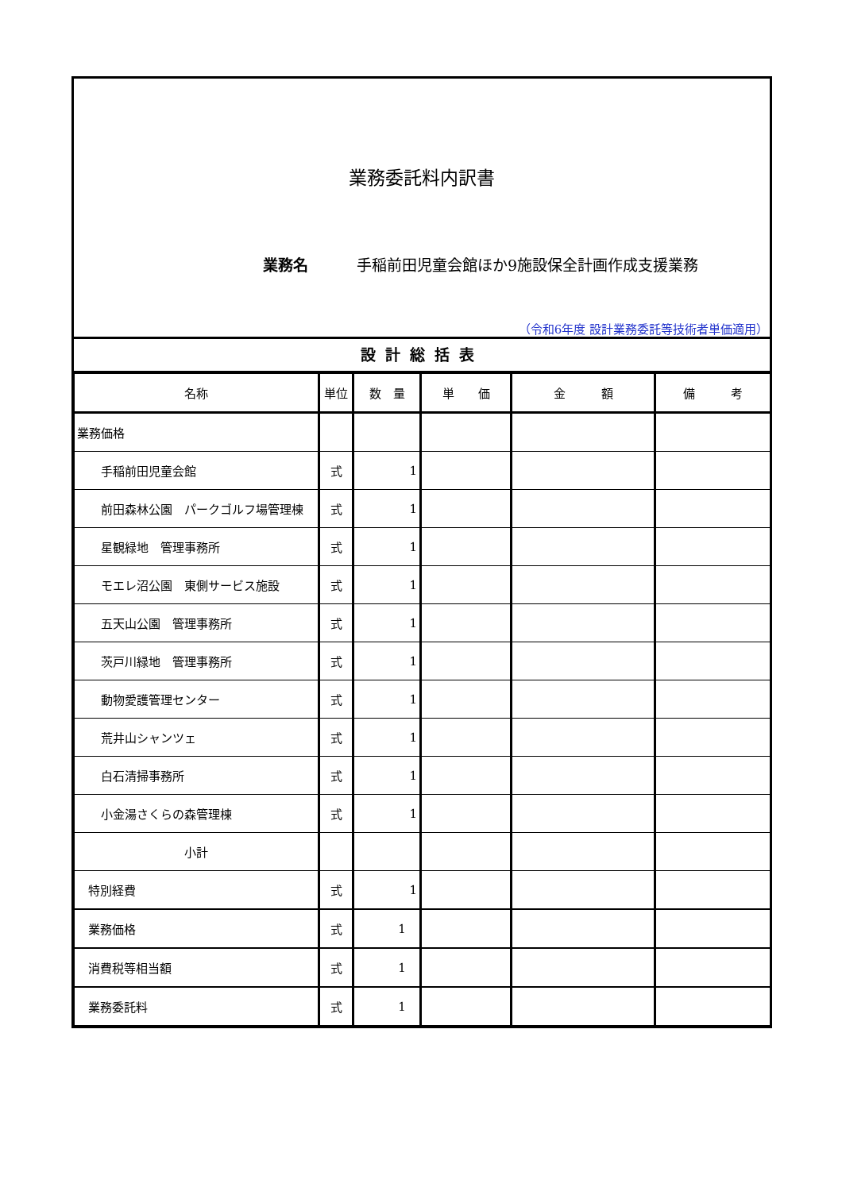業務委託料内訳書
業務名 手稲前田児童会館ほか9施設保全計画作成支援業務
（令和6年度 設計業務委託等技術者単価適用）
設計総括表
| 名称 | 単位 | 数 量 | 単 価 | 金 額 | 備 考 |
| --- | --- | --- | --- | --- | --- |
| 業務価格 | | | | | |
| 手稲前田児童会館 | 式 | 1 | | | |
| 前田森林公園 パークゴルフ場管理棟 | 式 | 1 | | | |
| 星観緑地 管理事務所 | 式 | 1 | | | |
| モエレ沼公園 東側サービス施設 | 式 | 1 | | | |
| 五天山公園 管理事務所 | 式 | 1 | | | |
| 茨戸川緑地 管理事務所 | 式 | 1 | | | |
| 動物愛護管理センター | 式 | 1 | | | |
| 荒井山シャンツェ | 式 | 1 | | | |
| 白石清掃事務所 | 式 | 1 | | | |
| 小金湯さくらの森管理棟 | 式 | 1 | | | |
| 小計 | | | | | |
| 特別経費 | 式 | 1 | | | |
| 業務価格 | 式 | 1 | | | |
| 消費税等相当額 | 式 | 1 | | | |
| 業務委託料 | 式 | 1 | | | |